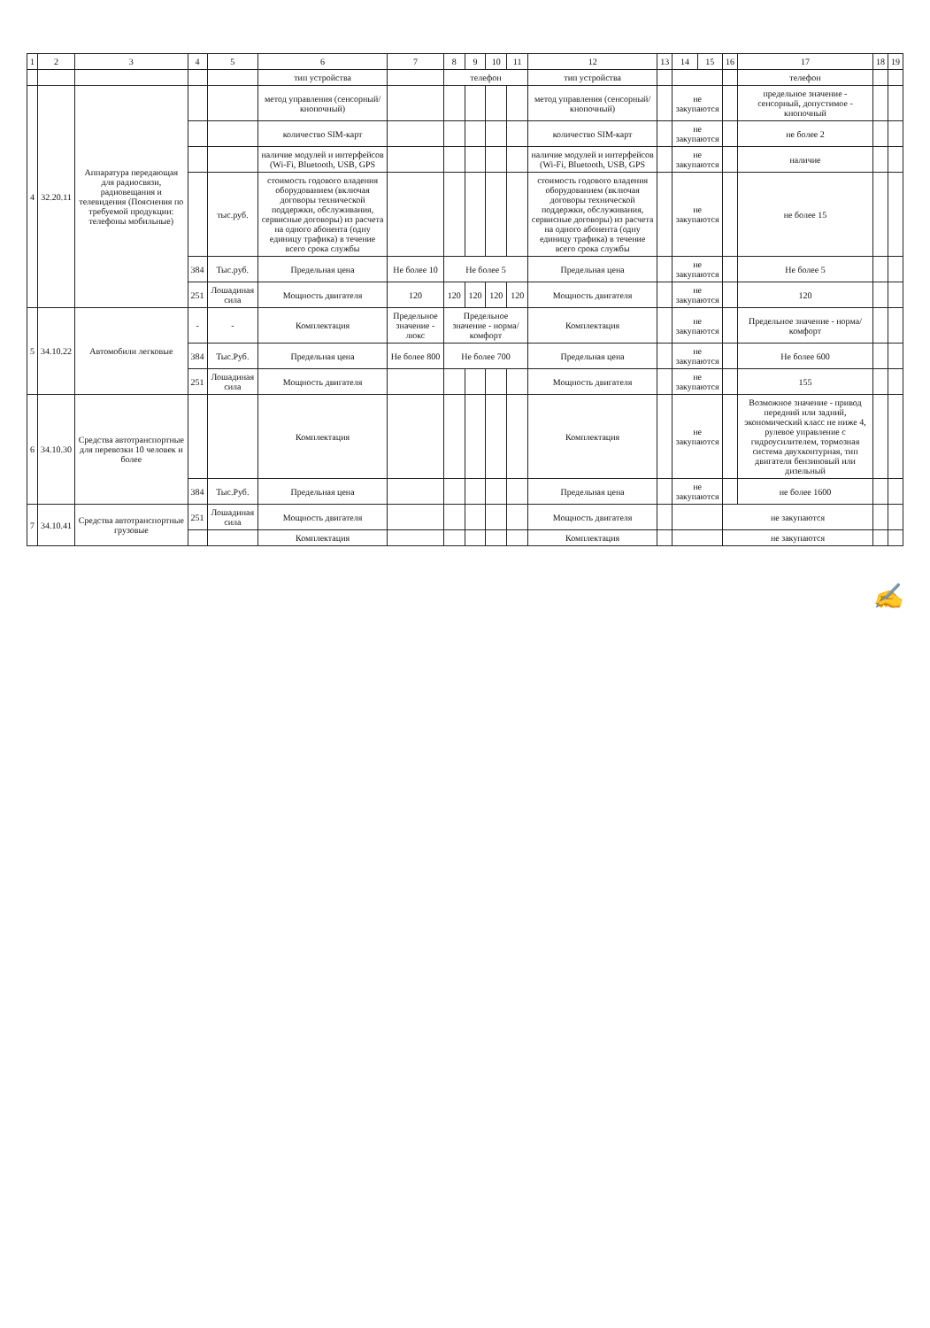| 1 | 2 | 3 | 4 | 5 | 6 | 7 | 8 | 9 | 10 | 11 | 12 | 13 | 14 | 15 | 16 | 17 | 18 | 19 |
| --- | --- | --- | --- | --- | --- | --- | --- | --- | --- | --- | --- | --- | --- | --- | --- | --- | --- | --- |
| | | | | | тип устройства | | телефон | | | | тип устройства | | | | | телефон | | |
| 4 | 32.20.11 | Аппаратура передающая для радиосвязи, радиовещания и телевидения (Пояснения по требуемой продукции: телефоны мобильные) | | | метод управления (сенсорный/кнопочный) | | | | | | метод управления (сенсорный/кнопочный) | | не закупаются | | | предельное значение - сенсорный, допустимое - кнопочный | | |
| | | | | | количество SIM-карт | | | | | | количество SIM-карт | | не закупаются | | | не более 2 | | |
| | | | | | наличие модулей и интерфейсов (Wi-Fi, Bluetooth, USB, GPS | | | | | | наличие модулей и интерфейсов (Wi-Fi, Bluetooth, USB, GPS | | не закупаются | | | наличие | | |
| | | | | тыс.руб. | стоимость годового владения оборудованием (включая договоры технической поддержки, обслуживания, сервисные договоры) из расчета на одного абонента (одну единицу трафика) в течение всего срока службы | | | | | | стоимость годового владения оборудованием (включая договоры технической поддержки, обслуживания, сервисные договоры) из расчета на одного абонента (одну единицу трафика) в течение всего срока службы | | не закупаются | | | не более 15 | | |
| | | | 384 | Тыс.руб. | Предельная цена | Не более 10 | Не более 5 | | | | Предельная цена | | не закупаются | | | Не более 5 | | |
| | | | 251 | Лошадиная сила | Мощность двигателя | 120 | 120 | 120 | 120 | 120 | Мощность двигателя | | не закупаются | | | 120 | | |
| 5 | 34.10.22 | Автомобили легковые | - | - | Комплектация | Предельное значение - люкс | Предельное значение - норма/комфорт | | | | Комплектация | | не закупаются | | | Предельное значение - норма/комфорт | | |
| | | | 384 | Тыс.Руб. | Предельная цена | Не более 800 | Не более 700 | | | | Предельная цена | | не закупаются | | | Не более 600 | | |
| | | | 251 | Лошадиная сила | Мощность двигателя | | | | | | Мощность двигателя | | не закупаются | | | 155 | | |
| 6 | 34.10.30 | Средства автотранспортные для перевозки 10 человек и более | | | Комплектация | | | | | | Комплектация | | не закупаются | | | Возможное значение - привод передний или задний, экономический класс не ниже 4, рулевое управление с гидроусилителем, тормозная система двухконтурная, тип двигателя бензиновый или дизельный | | |
| | | | 384 | Тыс.Руб. | Предельная цена | | | | | | Предельная цена | | не закупаются | | | не более 1600 | | |
| 7 | 34.10.41 | Средства автотранспортные грузовые | 251 | Лошадиная сила | Мощность двигателя | | | | | | Мощность двигателя | | | | не закупаются | | | |
| | | | | | Комплектация | | | | | | Комплектация | | | | не закупаются | | | |
✍